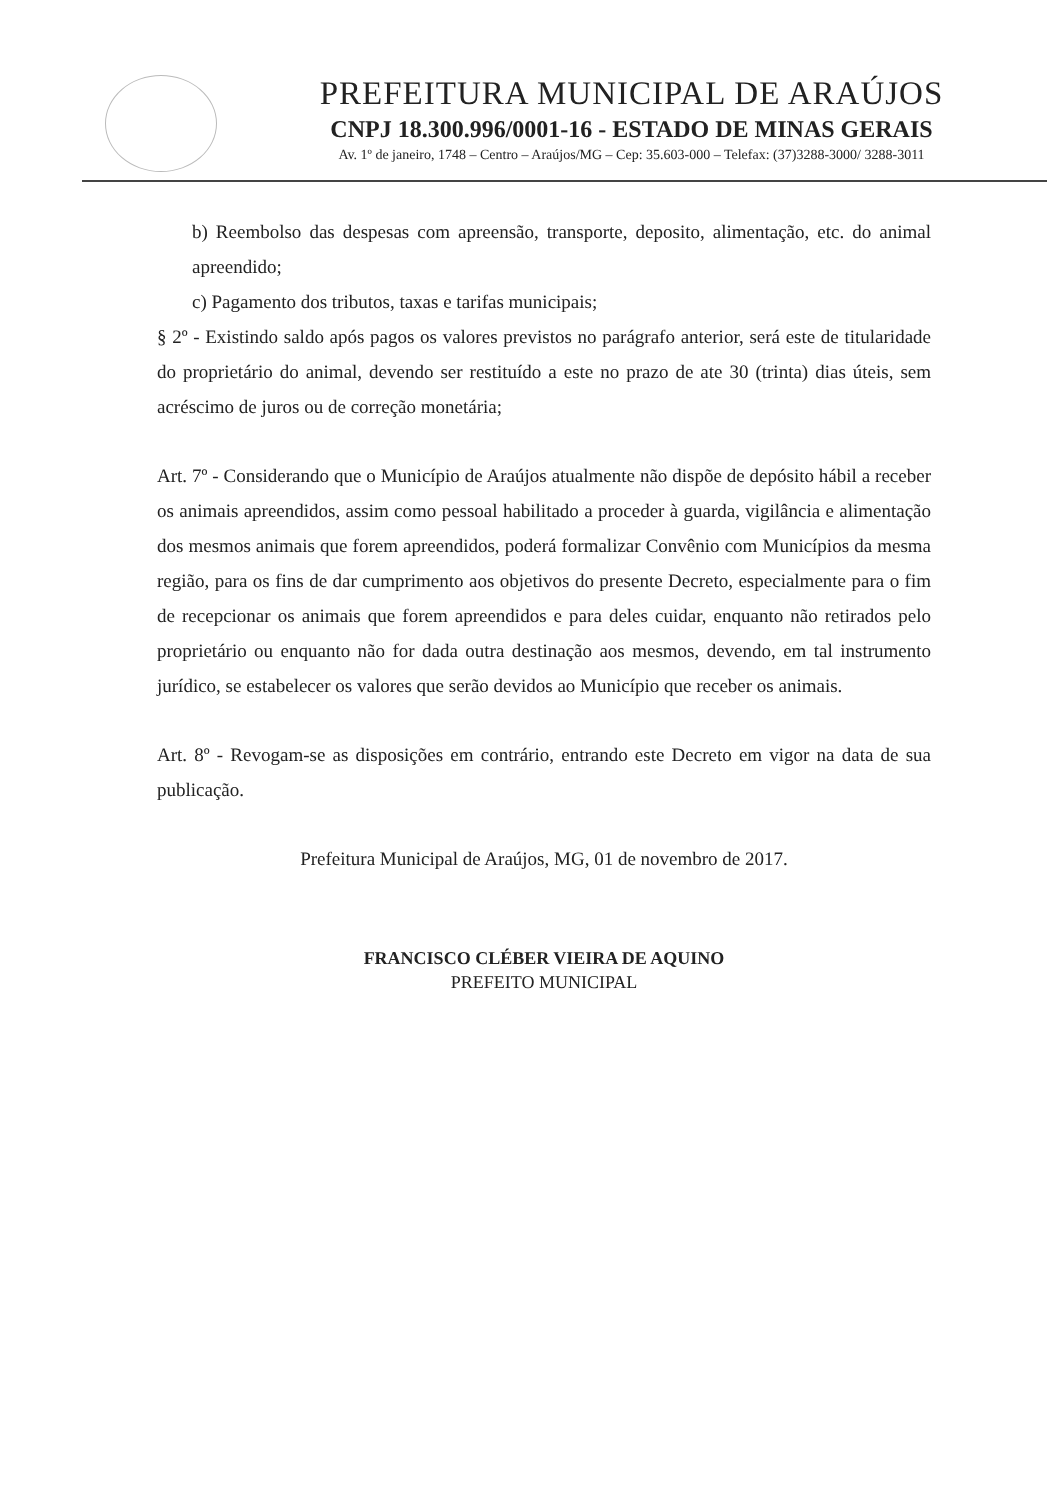PREFEITURA MUNICIPAL DE ARAÚJOS
CNPJ 18.300.996/0001-16 - ESTADO DE MINAS GERAIS
Av. 1º de janeiro, 1748 – Centro – Araújos/MG – Cep: 35.603-000 – Telefax: (37)3288-3000/ 3288-3011
b) Reembolso das despesas com apreensão, transporte, deposito, alimentação, etc. do animal apreendido;
c) Pagamento dos tributos, taxas e tarifas municipais;
§ 2º - Existindo saldo após pagos os valores previstos no parágrafo anterior, será este de titularidade do proprietário do animal, devendo ser restituído a este no prazo de ate 30 (trinta) dias úteis, sem acréscimo de juros ou de correção monetária;
Art. 7º - Considerando que o Município de Araújos atualmente não dispõe de depósito hábil a receber os animais apreendidos, assim como pessoal habilitado a proceder à guarda, vigilância e alimentação dos mesmos animais que forem apreendidos, poderá formalizar Convênio com Municípios da mesma região, para os fins de dar cumprimento aos objetivos do presente Decreto, especialmente para o fim de recepcionar os animais que forem apreendidos e para deles cuidar, enquanto não retirados pelo proprietário ou enquanto não for dada outra destinação aos mesmos, devendo, em tal instrumento jurídico, se estabelecer os valores que serão devidos ao Município que receber os animais.
Art. 8º - Revogam-se as disposições em contrário, entrando este Decreto em vigor na data de sua publicação.
Prefeitura Municipal de Araújos, MG, 01 de novembro de 2017.
FRANCISCO CLÉBER VIEIRA DE AQUINO
PREFEITO MUNICIPAL